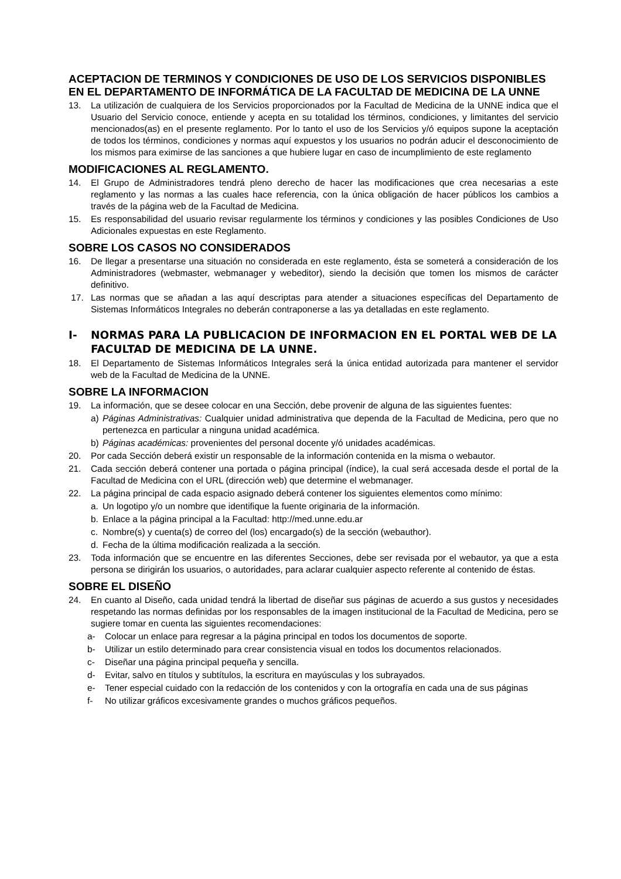ACEPTACION DE TERMINOS Y CONDICIONES DE USO DE LOS SERVICIOS DISPONIBLES EN EL DEPARTAMENTO DE INFORMÁTICA DE LA FACULTAD DE MEDICINA DE LA UNNE
13. La utilización de cualquiera de los Servicios proporcionados por la Facultad de Medicina de la UNNE indica que el Usuario del Servicio conoce, entiende y acepta en su totalidad los términos, condiciones, y limitantes del servicio mencionados(as) en el presente reglamento. Por lo tanto el uso de los Servicios y/ó equipos supone la aceptación de todos los términos, condiciones y normas aquí expuestos y los usuarios no podrán aducir el desconocimiento de los mismos para eximirse de las sanciones a que hubiere lugar en caso de incumplimiento de este reglamento
MODIFICACIONES AL REGLAMENTO.
14. El Grupo de Administradores tendrá pleno derecho de hacer las modificaciones que crea necesarias a este reglamento y las normas a las cuales hace referencia, con la única obligación de hacer públicos los cambios a través de la página web de la Facultad de Medicina.
15. Es responsabilidad del usuario revisar regularmente los términos y condiciones y las posibles Condiciones de Uso Adicionales expuestas en este Reglamento.
SOBRE LOS CASOS NO CONSIDERADOS
16. De llegar a presentarse una situación no considerada en este reglamento, ésta se someterá a consideración de los Administradores (webmaster, webmanager y webeditor), siendo la decisión que tomen los mismos de carácter definitivo.
17. Las normas que se añadan a las aquí descriptas para atender a situaciones específicas del Departamento de Sistemas Informáticos Integrales no deberán contraponerse a las ya detalladas en este reglamento.
I- NORMAS PARA LA PUBLICACION DE INFORMACION EN EL PORTAL WEB DE LA FACULTAD DE MEDICINA DE LA UNNE.
18. El Departamento de Sistemas Informáticos Integrales será la única entidad autorizada para mantener el servidor web de la Facultad de Medicina de la UNNE.
SOBRE LA INFORMACION
19. La información, que se desee colocar en una Sección, debe provenir de alguna de las siguientes fuentes:
a) Páginas Administrativas: Cualquier unidad administrativa que dependa de la Facultad de Medicina, pero que no pertenezca en particular a ninguna unidad académica.
b) Páginas académicas: provenientes del personal docente y/ó unidades académicas.
20. Por cada Sección deberá existir un responsable de la información contenida en la misma o webautor.
21. Cada sección deberá contener una portada o página principal (índice), la cual será accesada desde el portal de la Facultad de Medicina con el URL (dirección web) que determine el webmanager.
22. La página principal de cada espacio asignado deberá contener los siguientes elementos como mínimo:
a. Un logotipo y/o un nombre que identifique la fuente originaria de la información.
b. Enlace a la página principal a la Facultad: http://med.unne.edu.ar
c. Nombre(s) y cuenta(s) de correo del (los) encargado(s) de la sección (webauthor).
d. Fecha de la última modificación realizada a la sección.
23. Toda información que se encuentre en las diferentes Secciones, debe ser revisada por el webautor, ya que a esta persona se dirigirán los usuarios, o autoridades, para aclarar cualquier aspecto referente al contenido de éstas.
SOBRE EL DISEÑO
24. En cuanto al Diseño, cada unidad tendrá la libertad de diseñar sus páginas de acuerdo a sus gustos y necesidades respetando las normas definidas por los responsables de la imagen institucional de la Facultad de Medicina, pero se sugiere tomar en cuenta las siguientes recomendaciones:
a- Colocar un enlace para regresar a la página principal en todos los documentos de soporte.
b- Utilizar un estilo determinado para crear consistencia visual en todos los documentos relacionados.
c- Diseñar una página principal pequeña y sencilla.
d- Evitar, salvo en títulos y subtítulos, la escritura en mayúsculas y los subrayados.
e- Tener especial cuidado con la redacción de los contenidos y con la ortografía en cada una de sus páginas
f- No utilizar gráficos excesivamente grandes o muchos gráficos pequeños.